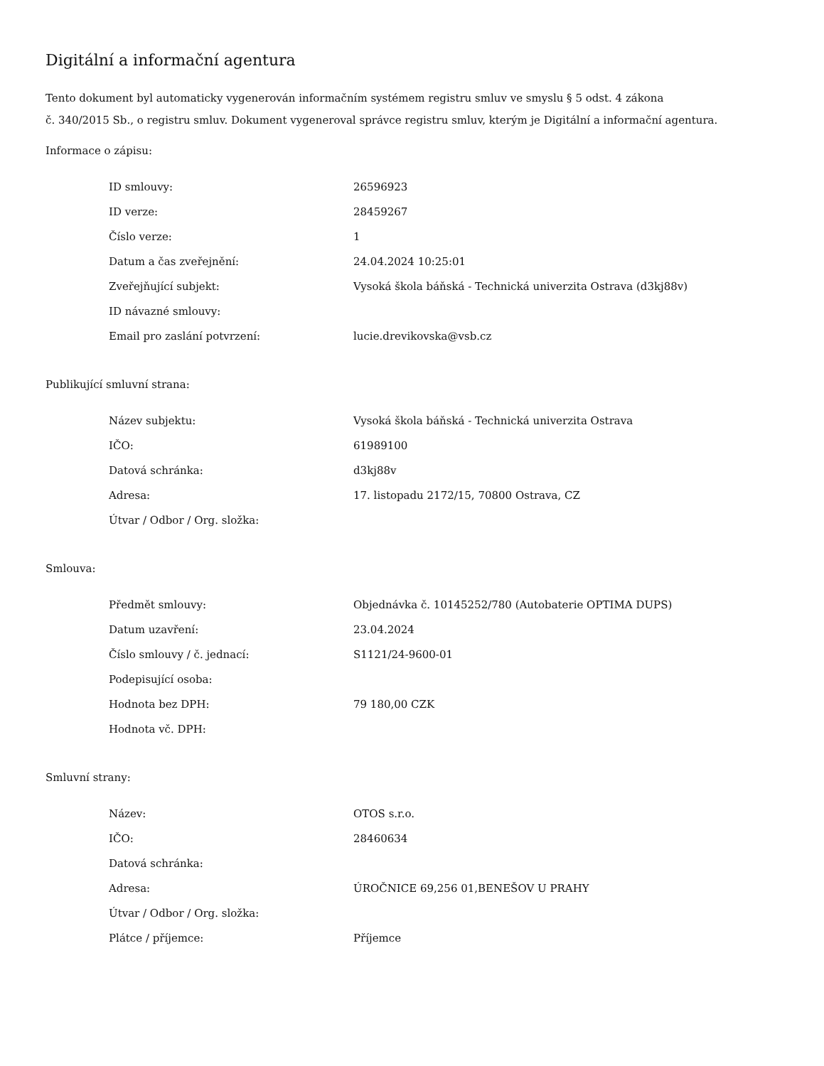Digitální a informační agentura
Tento dokument byl automaticky vygenerován informačním systémem registru smluv ve smyslu § 5 odst. 4 zákona
č. 340/2015 Sb., o registru smluv. Dokument vygeneroval správce registru smluv, kterým je Digitální a informační agentura.
Informace o zápisu:
| ID smlouvy: | 26596923 |
| ID verze: | 28459267 |
| Číslo verze: | 1 |
| Datum a čas zveřejnění: | 24.04.2024 10:25:01 |
| Zveřejňující subjekt: | Vysoká škola báňská - Technická univerzita Ostrava (d3kj88v) |
| ID návazné smlouvy: | |
| Email pro zaslání potvrzení: | lucie.drevikovska@vsb.cz |
Publikující smluvní strana:
| Název subjektu: | Vysoká škola báňská - Technická univerzita Ostrava |
| IČO: | 61989100 |
| Datová schránka: | d3kj88v |
| Adresa: | 17. listopadu 2172/15, 70800 Ostrava, CZ |
| Útvar / Odbor / Org. složka: | |
Smlouva:
| Předmět smlouvy: | Objednávka č. 10145252/780 (Autobaterie OPTIMA DUPS) |
| Datum uzavření: | 23.04.2024 |
| Číslo smlouvy / č. jednací: | S1121/24-9600-01 |
| Podepisující osoba: | |
| Hodnota bez DPH: | 79 180,00 CZK |
| Hodnota vč. DPH: | |
Smluvní strany:
| Název: | OTOS s.r.o. |
| IČO: | 28460634 |
| Datová schránka: | |
| Adresa: | ÚROČNICE 69,256 01,BENEŠOV U PRAHY |
| Útvar / Odbor / Org. složka: | |
| Plátce / příjemce: | Příjemce |